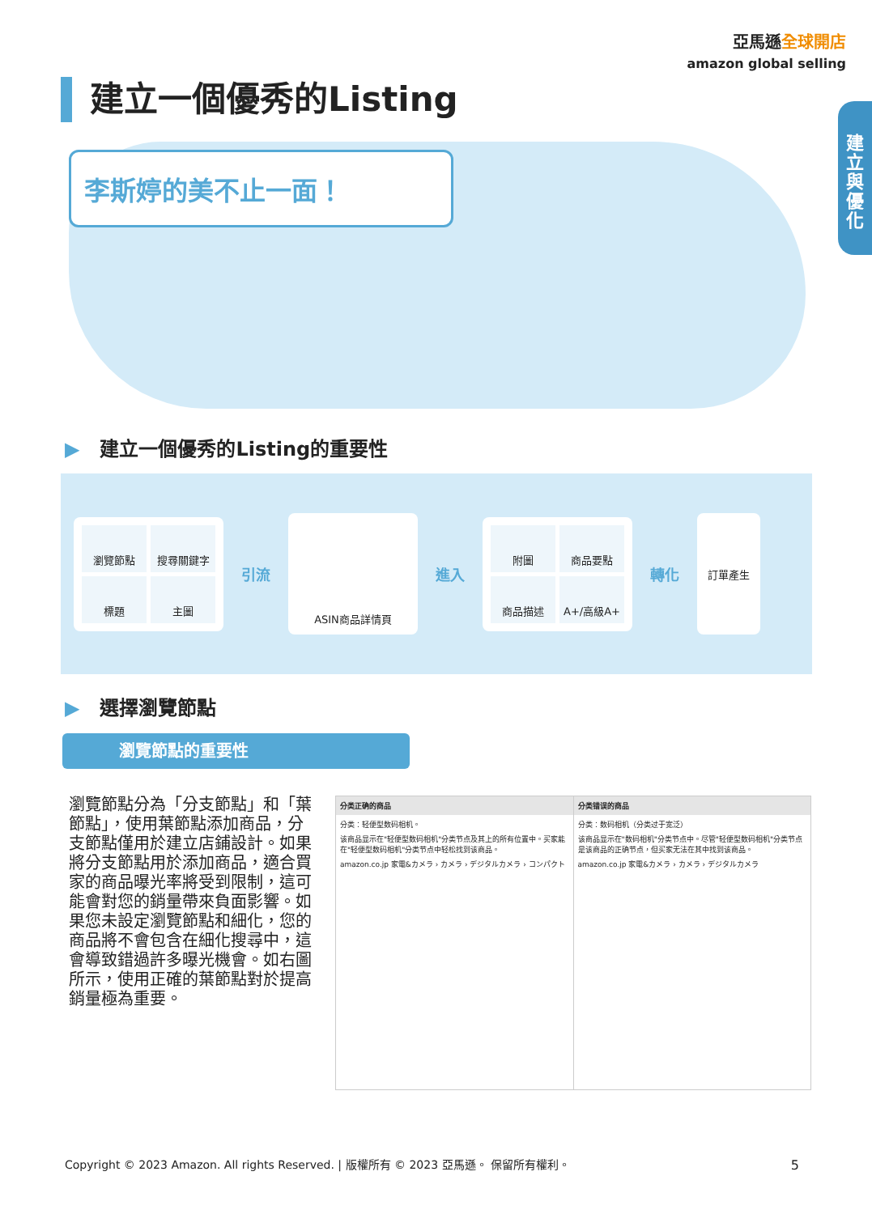亞馬遜全球開店
amazon global selling
建立與優化
建立一個優秀的Listing
李斯婷的美不止一面！
▶ 建立一個優秀的Listing的重要性
瀏覽節點
搜尋關鍵字
標題
主圖
引流
ASIN商品詳情頁
進入
附圖
商品要點
商品描述
A+/高級A+
轉化
訂單產生
▶ 選擇瀏覽節點
瀏覽節點的重要性
瀏覽節點分為「分支節點」和「葉節點」，使用葉節點添加商品，分支節點僅用於建立店鋪設計。如果將分支節點用於添加商品，適合買家的商品曝光率將受到限制，這可能會對您的銷量帶來負面影響。如果您未設定瀏覽節點和細化，您的商品將不會包含在細化搜尋中，這會導致錯過許多曝光機會。如右圖所示，使用正確的葉節點對於提高銷量極為重要。
分类正确的商品
分类：轻便型数码相机。
该商品显示在"轻便型数码相机"分类节点及其上的所有位置中。买家能在"轻便型数码相机"分类节点中轻松找到该商品。
amazon.co.jp 家電&カメラ › カメラ › デジタルカメラ › コンパクト
分类错误的商品
分类：数码相机（分类过于宽泛）
该商品显示在"数码相机"分类节点中。尽管"轻便型数码相机"分类节点是该商品的正确节点，但买家无法在其中找到该商品。
amazon.co.jp 家電&カメラ › カメラ › デジタルカメラ
Copyright © 2023 Amazon. All rights Reserved. | 版權所有 © 2023 亞馬遜。 保留所有權利。
5